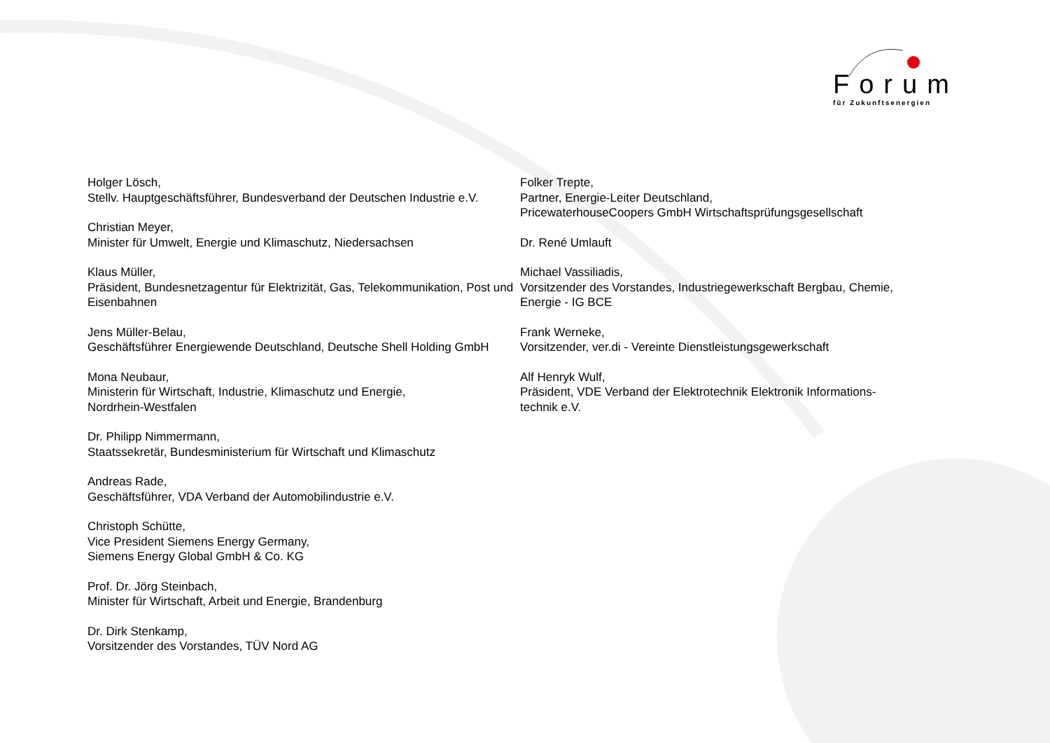Forum
für Zukunftsenergien
Holger Lösch,
Stellv. Hauptgeschäftsführer, Bundesverband der Deutschen Industrie e.V.
Christian Meyer,
Minister für Umwelt, Energie und Klimaschutz, Niedersachsen
Klaus Müller,
Präsident, Bundesnetzagentur für Elektrizität, Gas, Telekommunikation, Post und Eisenbahnen
Jens Müller-Belau,
Geschäftsführer Energiewende Deutschland, Deutsche Shell Holding GmbH
Mona Neubaur,
Ministerin für Wirtschaft, Industrie, Klimaschutz und Energie,
Nordrhein-Westfalen
Dr. Philipp Nimmermann,
Staatssekretär, Bundesministerium für Wirtschaft und Klimaschutz
Andreas Rade,
Geschäftsführer, VDA Verband der Automobilindustrie e.V.
Christoph Schütte,
Vice President Siemens Energy Germany,
Siemens Energy Global GmbH & Co. KG
Prof. Dr. Jörg Steinbach,
Minister für Wirtschaft, Arbeit und Energie, Brandenburg
Dr. Dirk Stenkamp,
Vorsitzender des Vorstandes, TÜV Nord AG
Folker Trepte,
Partner, Energie-Leiter Deutschland,
PricewaterhouseCoopers GmbH Wirtschaftsprüfungsgesellschaft
Dr. René Umlauft
Michael Vassiliadis,
Vorsitzender des Vorstandes, Industriegewerkschaft Bergbau, Chemie, Energie - IG BCE
Frank Werneke,
Vorsitzender, ver.di - Vereinte Dienstleistungsgewerkschaft
Alf Henryk Wulf,
Präsident, VDE Verband der Elektrotechnik Elektronik Informations-technik e.V.